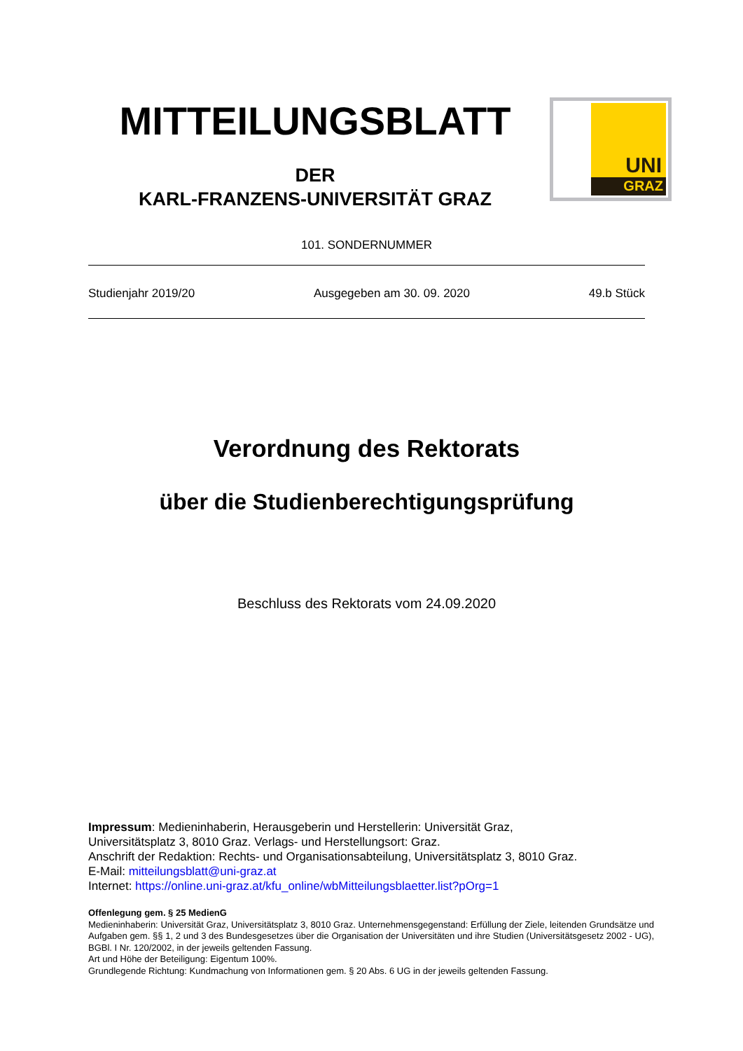MITTEILUNGSBLATT
DER
KARL-FRANZENS-UNIVERSITÄT GRAZ
UNI
GRAZ
101. SONDERNUMMER
Studienjahr 2019/20 Ausgegeben am 30. 09. 2020 49.b Stück
Verordnung des Rektorats
über die Studienberechtigungsprüfung
Beschluss des Rektorats vom 24.09.2020
Impressum: Medieninhaberin, Herausgeberin und Herstellerin: Universität Graz,
Universitätsplatz 3, 8010 Graz. Verlags- und Herstellungsort: Graz.
Anschrift der Redaktion: Rechts- und Organisationsabteilung, Universitätsplatz 3, 8010 Graz.
E-Mail: mitteilungsblatt@uni-graz.at
Internet: https://online.uni-graz.at/kfu_online/wbMitteilungsblaetter.list?pOrg=1
Offenlegung gem. § 25 MedienG
Medieninhaberin: Universität Graz, Universitätsplatz 3, 8010 Graz. Unternehmensgegenstand: Erfüllung der Ziele, leitenden Grundsätze und Aufgaben gem. §§ 1, 2 und 3 des Bundesgesetzes über die Organisation der Universitäten und ihre Studien (Universitätsgesetz 2002 - UG), BGBl. I Nr. 120/2002, in der jeweils geltenden Fassung.
Art und Höhe der Beteiligung: Eigentum 100%.
Grundlegende Richtung: Kundmachung von Informationen gem. § 20 Abs. 6 UG in der jeweils geltenden Fassung.